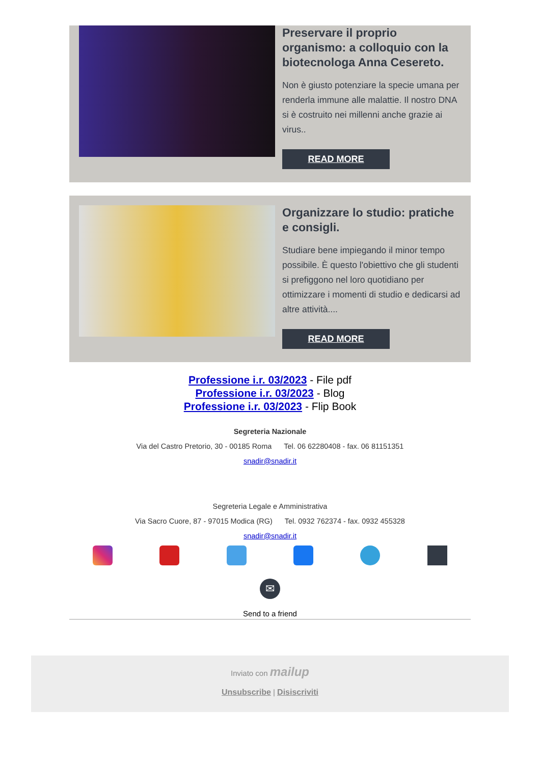Preservare il proprio organismo: a colloquio con la biotecnologa Anna Cesereto.
Non è giusto potenziare la specie umana per renderla immune alle malattie. Il nostro DNA si è costruito nei millenni anche grazie ai virus..
READ MORE
Organizzare lo studio: pratiche e consigli.
Studiare bene impiegando il minor tempo possibile. È questo l'obiettivo che gli studenti si prefiggono nel loro quotidiano per ottimizzare i momenti di studio e dedicarsi ad altre attività....
READ MORE
Professione i.r. 03/2023 - File pdf
Professione i.r. 03/2023 - Blog
Professione i.r. 03/2023 - Flip Book
Segreteria Nazionale
Via del Castro Pretorio, 30 - 00185 Roma Tel. 06 62280408 - fax. 06 81151351
snadir@snadir.it
Segreteria Legale e Amministrativa
Via Sacro Cuore, 87 - 97015 Modica (RG) Tel. 0932 762374 - fax. 0932 455328
snadir@snadir.it
✉
Send to a friend
Inviato con mailup
Unsubscribe | Disiscriviti